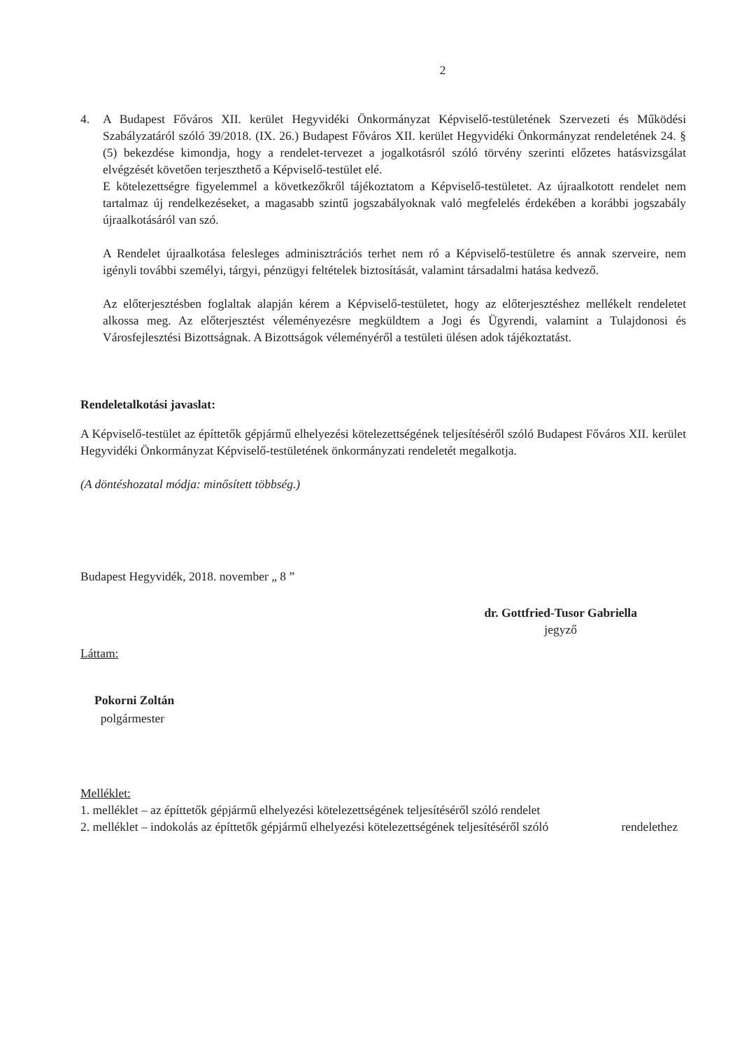2
4. A Budapest Főváros XII. kerület Hegyvidéki Önkormányzat Képviselő-testületének Szervezeti és Működési Szabályzatáról szóló 39/2018. (IX. 26.) Budapest Főváros XII. kerület Hegyvidéki Önkormányzat rendeletének 24. § (5) bekezdése kimondja, hogy a rendelet-tervezet a jogalkotásról szóló törvény szerinti előzetes hatásvizsgálat elvégzését követően terjeszthető a Képviselő-testület elé.
E kötelezettségre figyelemmel a következőkről tájékoztatom a Képviselő-testületet. Az újraalkotott rendelet nem tartalmaz új rendelkezéseket, a magasabb szintű jogszabályoknak való megfelelés érdekében a korábbi jogszabály újraalkotásáról van szó.
A Rendelet újraalkotása felesleges adminisztrációs terhet nem ró a Képviselő-testületre és annak szerveire, nem igényli további személyi, tárgyi, pénzügyi feltételek biztosítását, valamint társadalmi hatása kedvező.
Az előterjesztésben foglaltak alapján kérem a Képviselő-testületet, hogy az előterjesztéshez mellékelt rendeletet alkossa meg. Az előterjesztést véleményezésre megküldtem a Jogi és Ügyrendi, valamint a Tulajdonosi és Városfejlesztési Bizottságnak. A Bizottságok véleményéről a testületi ülésen adok tájékoztatást.
Rendeletalkotási javaslat:
A Képviselő-testület az építtetők gépjármű elhelyezési kötelezettségének teljesítéséről szóló Budapest Főváros XII. kerület Hegyvidéki Önkormányzat Képviselő-testületének önkormányzati rendeletét megalkotja.
(A döntéshozatal módja: minősített többség.)
Budapest Hegyvidék, 2018. november „ 8 ”
dr. Gottfried-Tusor Gabriella
jegyző
Láttam:
Pokorni Zoltán
polgármester
Melléklet:
1. melléklet – az építtetők gépjármű elhelyezési kötelezettségének teljesítéséről szóló rendelet
2. melléklet – indokolás az építtetők gépjármű elhelyezési kötelezettségének teljesítéséről szóló rendelethez